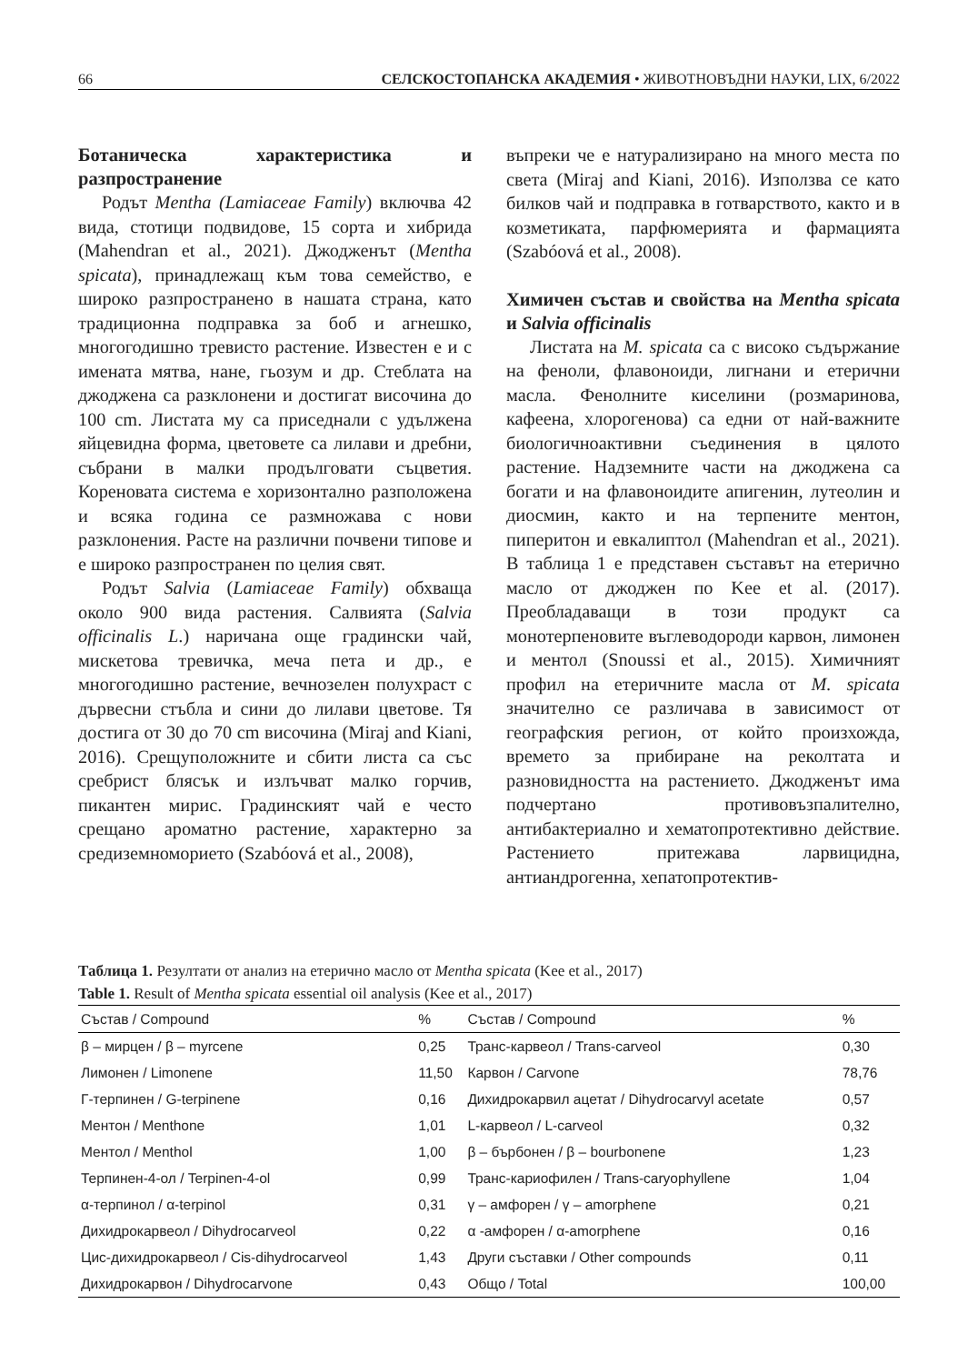66 СЕЛСКОСТОПАНСКА АКАДЕМИЯ • ЖИВОТНОВЪДНИ НАУКИ, LIX, 6/2022
Ботаническа характеристика и разпространение
Родът Mentha (Lamiaceae Family) включва 42 вида, стотици подвидове, 15 сорта и хибрида (Mahendran et al., 2021). Джодженът (Mentha spicata), принадлежащ към това семейство, е широко разпространено в нашата страна, като традиционна подправка за боб и агнешко, многогодишно тревисто растение. Известен е и с имената мятва, нане, гьозум и др. Стеблата на джоджена са разклонени и достигат височина до 100 cm. Листата му са приседнали с удължена яйцевидна форма, цветовете са лилави и дребни, събрани в малки продълговати съцветия. Кореновата система е хоризонтално разположена и всяка година се размножава с нови разклонения. Расте на различни почвени типове и е широко разпространен по целия свят.
Родът Salvia (Lamiaceae Family) обхваща около 900 вида растения. Салвията (Salvia officinalis L.) наричана още градински чай, мискетова тревичка, меча пета и др., е многогодишно растение, вечнозелен полухраст с дървесни стъбла и сини до лилави цветове. Тя достига от 30 до 70 cm височина (Miraj and Kiani, 2016). Срещуположните и сбити листа са със сребрист блясък и излъчват малко горчив, пикантен мирис. Градинският чай е често срещано ароматно растение, характерно за средиземноморието (Szabóová et al., 2008),
въпреки че е натурализирано на много места по света (Miraj and Kiani, 2016). Използва се като билков чай и подправка в готварството, както и в козметиката, парфюмерията и фармацията (Szabóová et al., 2008).
Химичен състав и свойства на Mentha spicata и Salvia officinalis
Листата на M. spicata са с високо съдържание на феноли, флавоноиди, лигнани и етерични масла. Фенолните киселини (розмаринова, кафеена, хлорогенова) са едни от най-важните биологичноактивни съединения в цялото растение. Надземните части на джоджена са богати и на флавоноидите апигенин, лутеолин и диосмин, както и на терпените ментон, пиперитон и евкалиптол (Mahendran et al., 2021). В таблица 1 е представен съставът на етерично масло от джоджен по Kee et al. (2017). Преобладаващи в този продукт са монотерпеновите въглеводороди карвон, лимонен и ментол (Snoussi et al., 2015). Химичният профил на етеричните масла от M. spicata значително се различава в зависимост от географския регион, от който произхожда, времето за прибиране на реколтата и разновидността на растението. Джодженът има подчертано противовъзпалително, антибактериално и хематопротективно действие. Растението притежава ларвицидна, антиандрогенна, хепатопротектив-
Таблица 1. Резултати от анализ на етерично масло от Mentha spicata (Kee et al., 2017)
Table 1. Result of Mentha spicata essential oil analysis (Kee et al., 2017)
| Състав / Compound | % | Състав / Compound | % |
| --- | --- | --- | --- |
| β – мирцен / β – myrcene | 0,25 | Транс-карвеол / Trans-carveol | 0,30 |
| Лимонен / Limonene | 11,50 | Карвон / Carvone | 78,76 |
| Г-терпинен / G-terpinene | 0,16 | Дихидрокарвил ацетат / Dihydrocarvyl acetate | 0,57 |
| Ментон / Menthone | 1,01 | L-карвеол / L-carveol | 0,32 |
| Ментол / Menthol | 1,00 | β – бърбонен / β – bourbonene | 1,23 |
| Терпинен-4-ол / Terpinen-4-ol | 0,99 | Транс-кариофилен / Trans-caryophyllene | 1,04 |
| α-терпинол / α-terpinol | 0,31 | γ – амфорен / γ – amorphene | 0,21 |
| Дихидрокарвеол / Dihydrocarveol | 0,22 | α -амфорен / α-amorphene | 0,16 |
| Цис-дихидрокарвеол / Cis-dihydrocarveol | 1,43 | Други съставки / Other compounds | 0,11 |
| Дихидрокарвон / Dihydrocarvone | 0,43 | Общо / Total | 100,00 |